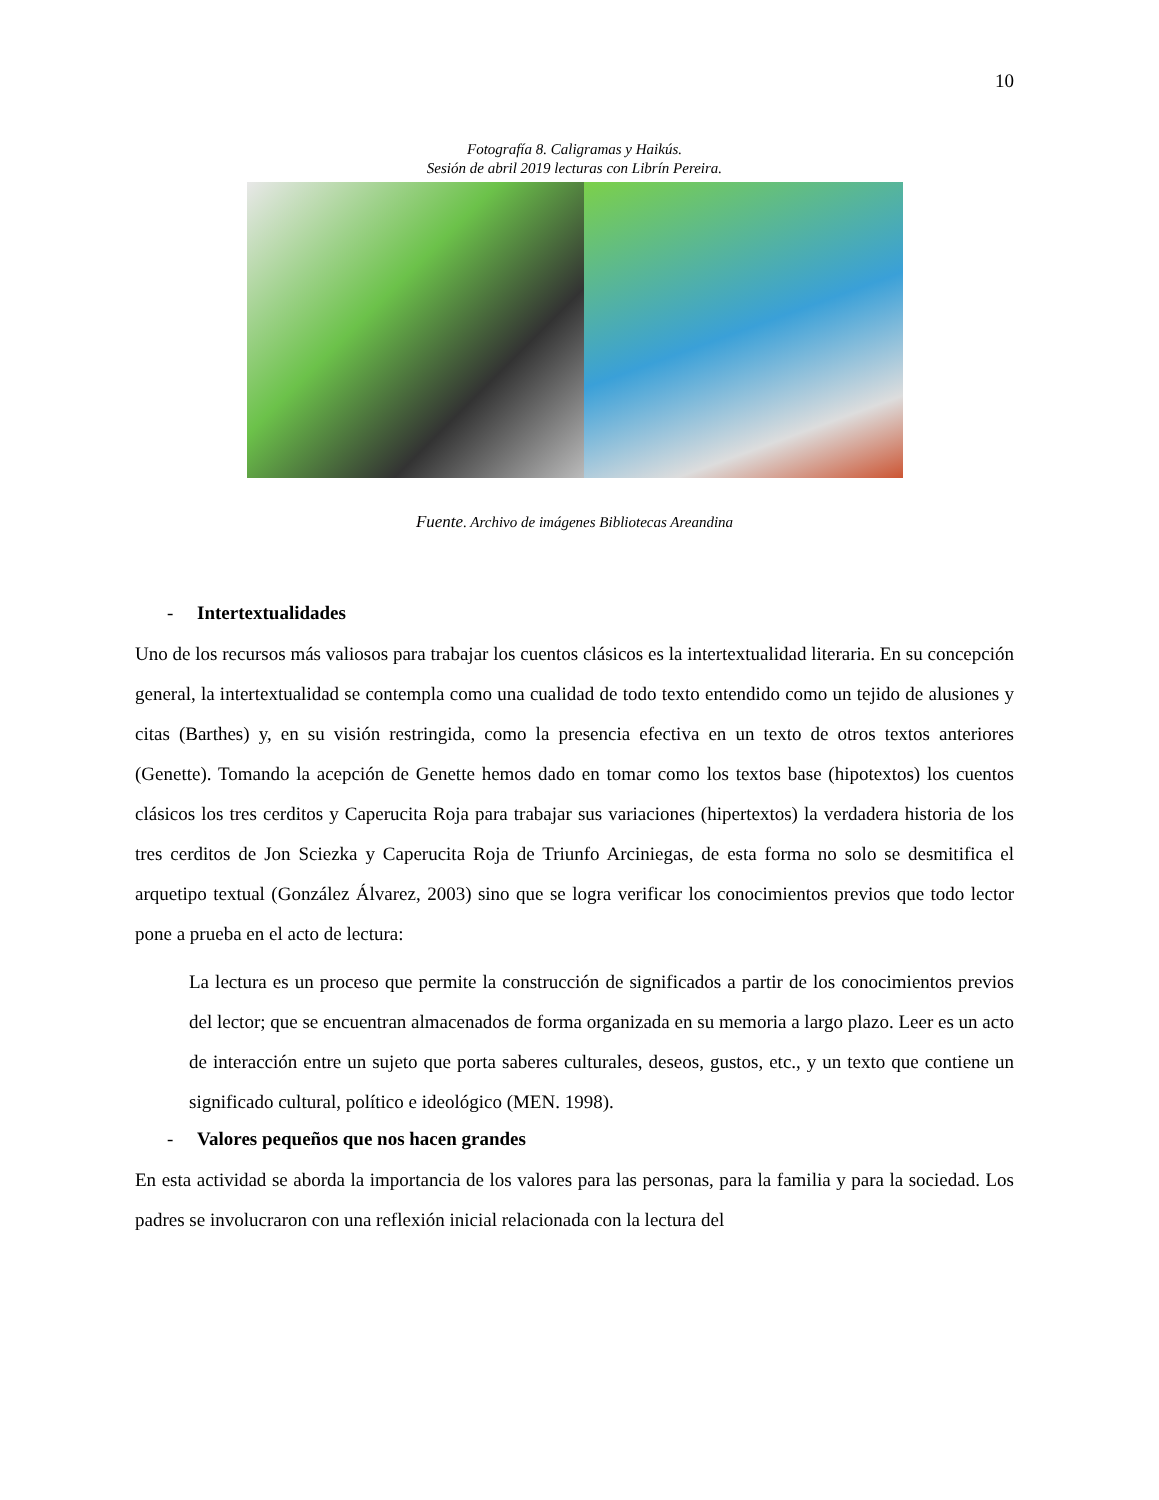10
Fotografía 8. Caligramas y Haikús.
Sesión de abril 2019 lecturas con Librín Pereira.
Fuente. Archivo de imágenes Bibliotecas Areandina
- Intertextualidades
Uno de los recursos más valiosos para trabajar los cuentos clásicos es la intertextualidad literaria. En su concepción general, la intertextualidad se contempla como una cualidad de todo texto entendido como un tejido de alusiones y citas (Barthes) y, en su visión restringida, como la presencia efectiva en un texto de otros textos anteriores (Genette). Tomando la acepción de Genette hemos dado en tomar como los textos base (hipotextos) los cuentos clásicos los tres cerditos y Caperucita Roja para trabajar sus variaciones (hipertextos) la verdadera historia de los tres cerditos de Jon Sciezka y Caperucita Roja de Triunfo Arciniegas, de esta forma no solo se desmitifica el arquetipo textual (González Álvarez, 2003) sino que se logra verificar los conocimientos previos que todo lector pone a prueba en el acto de lectura:
La lectura es un proceso que permite la construcción de significados a partir de los conocimientos previos del lector; que se encuentran almacenados de forma organizada en su memoria a largo plazo. Leer es un acto de interacción entre un sujeto que porta saberes culturales, deseos, gustos, etc., y un texto que contiene un significado cultural, político e ideológico (MEN. 1998).
- Valores pequeños que nos hacen grandes
En esta actividad se aborda la importancia de los valores para las personas, para la familia y para la sociedad. Los padres se involucraron con una reflexión inicial relacionada con la lectura del